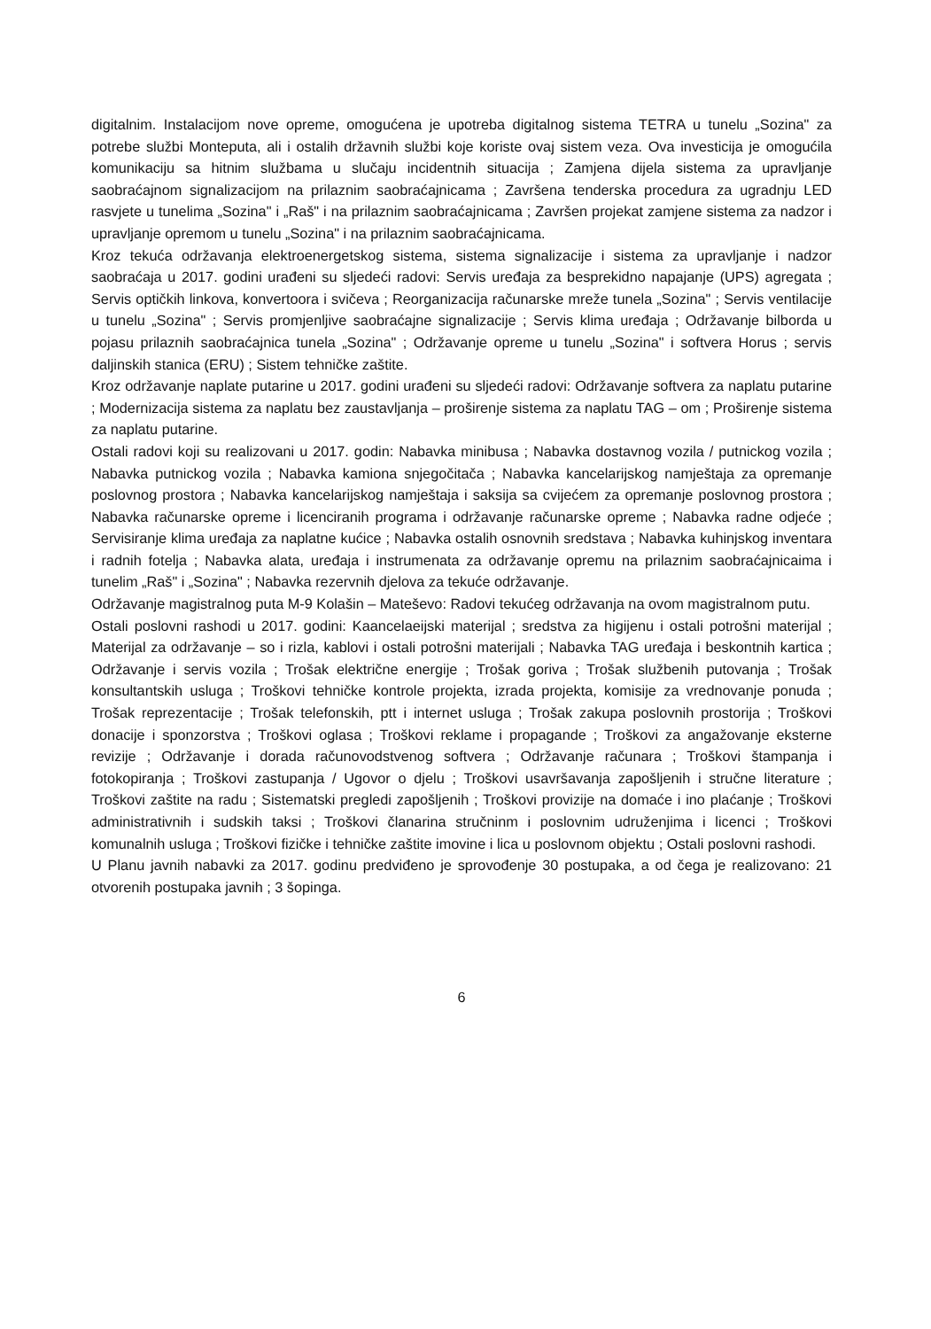digitalnim. Instalacijom nove opreme, omogućena je upotreba digitalnog sistema TETRA u tunelu „Sozina" za potrebe službi Monteputa, ali i ostalih državnih službi koje koriste ovaj sistem veza. Ova investicija je omogućila komunikaciju sa hitnim službama u slučaju incidentnih situacija ; Zamjena dijela sistema za upravljanje saobraćajnom signalizacijom na prilaznim saobraćajnicama ; Završena tenderska procedura za ugradnju LED rasvjete u tunelima „Sozina" i „Raš" i na prilaznim saobraćajnicama ; Završen projekat zamjene sistema za nadzor i upravljanje opremom u tunelu „Sozina" i na prilaznim saobraćajnicama.
Kroz tekuća održavanja elektroenergetskog sistema, sistema signalizacije i sistema za upravljanje i nadzor saobraćaja u 2017. godini urađeni su sljedeći radovi: Servis uređaja za besprekidno napajanje (UPS) agregata ; Servis optičkih linkova, konvertoora i svičeva ; Reorganizacija računarske mreže tunela „Sozina" ; Servis ventilacije u tunelu „Sozina" ; Servis promjenljive saobraćajne signalizacije ; Servis klima uređaja ; Održavanje bilborda u pojasu prilaznih saobraćajnica tunela „Sozina" ; Održavanje opreme u tunelu „Sozina" i softvera Horus ; servis daljinskih stanica (ERU) ; Sistem tehničke zaštite.
Kroz održavanje naplate putarine u 2017. godini urađeni su sljedeći radovi: Održavanje softvera za naplatu putarine ; Modernizacija sistema za naplatu bez zaustavljanja – proširenje sistema za naplatu TAG – om ; Proširenje sistema za naplatu putarine.
Ostali radovi koji su realizovani u 2017. godin: Nabavka minibusa ; Nabavka dostavnog vozila / putnickog vozila ; Nabavka putnickog vozila ; Nabavka kamiona snjegočitača ; Nabavka kancelarijskog namještaja za opremanje poslovnog prostora ; Nabavka kancelarijskog namještaja i saksija sa cvijećem za opremanje poslovnog prostora ; Nabavka računarske opreme i licenciranih programa i održavanje računarske opreme ; Nabavka radne odjeće ; Servisiranje klima uređaja za naplatne kućice ; Nabavka ostalih osnovnih sredstava ; Nabavka kuhinjskog inventara i radnih fotelja ; Nabavka alata, uređaja i instrumenata za održavanje opremu na prilaznim saobraćajnicaima i tunelim „Raš" i „Sozina" ; Nabavka rezervnih djelova za tekuće održavanje.
Održavanje magistralnog puta M-9 Kolašin – Mateševo: Radovi tekućeg održavanja na ovom magistralnom putu.
Ostali poslovni rashodi u 2017. godini: Kaancelaeijski materijal ; sredstva za higijenu i ostali potrošni materijal ; Materijal za održavanje – so i rizla, kablovi i ostali potrošni materijali ; Nabavka TAG uređaja i beskontnih kartica ; Održavanje i servis vozila ; Trošak električne energije ; Trošak goriva ; Trošak službenih putovanja ; Trošak konsultantskih usluga ; Troškovi tehničke kontrole projekta, izrada projekta, komisije za vrednovanje ponuda ; Trošak reprezentacije ; Trošak telefonskih, ptt i internet usluga ; Trošak zakupa poslovnih prostorija ; Troškovi donacije i sponzorstva ; Troškovi oglasa ; Troškovi reklame i propagande ; Troškovi za angažovanje eksterne revizije ; Održavanje i dorada računovodstvenog softvera ; Održavanje računara ; Troškovi štampanja i fotokopiranja ; Troškovi zastupanja / Ugovor o djelu ; Troškovi usavršavanja zapošljenih i stručne literature ; Troškovi zaštite na radu ; Sistematski pregledi zapošljenih ; Troškovi provizije na domaće i ino plaćanje ; Troškovi administrativnih i sudskih taksi ; Troškovi članarina stručninm i poslovnim udruženjima i licenci ; Troškovi komunalnih usluga ; Troškovi fizičke i tehničke zaštite imovine i lica u poslovnom objektu ; Ostali poslovni rashodi.
U Planu javnih nabavki za 2017. godinu predviđeno je sprovođenje 30 postupaka, a od čega je realizovano: 21 otvorenih postupaka javnih ; 3 šopinga.
6